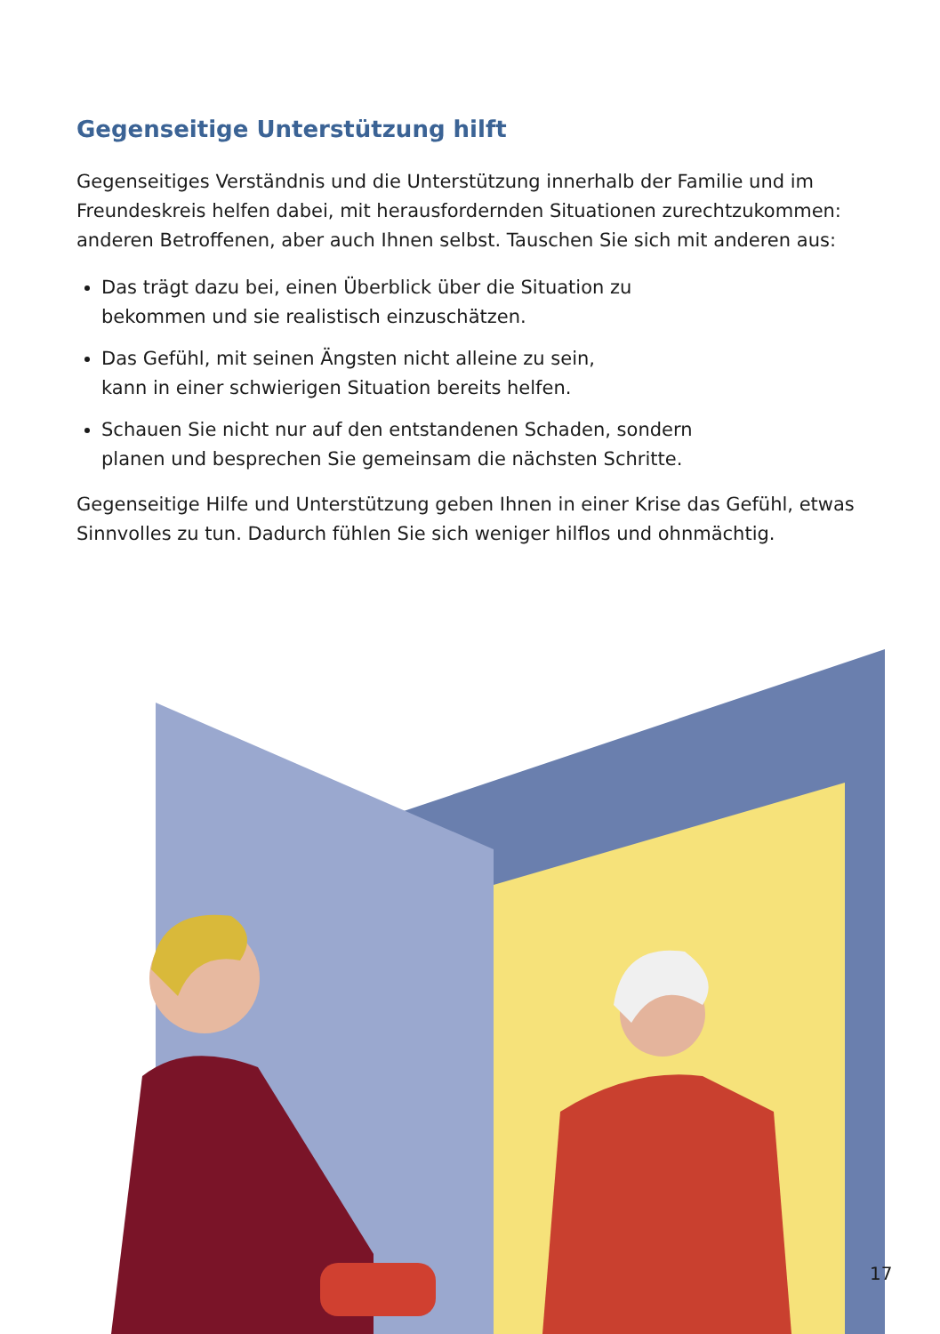Gegenseitige Unterstützung hilft
Gegenseitiges Verständnis und die Unterstützung innerhalb der Familie und im Freundeskreis helfen dabei, mit herausfordernden Situationen zurechtzukommen: anderen Betroffenen, aber auch Ihnen selbst. Tauschen Sie sich mit anderen aus:
Das trägt dazu bei, einen Überblick über die Situation zu
bekommen und sie realistisch einzuschätzen.
Das Gefühl, mit seinen Ängsten nicht alleine zu sein,
kann in einer schwierigen Situation bereits helfen.
Schauen Sie nicht nur auf den entstandenen Schaden, sondern
planen und besprechen Sie gemeinsam die nächsten Schritte.
Gegenseitige Hilfe und Unterstützung geben Ihnen in einer Krise das Gefühl, etwas Sinnvolles zu tun. Dadurch fühlen Sie sich weniger hilflos und ohnmächtig.
17